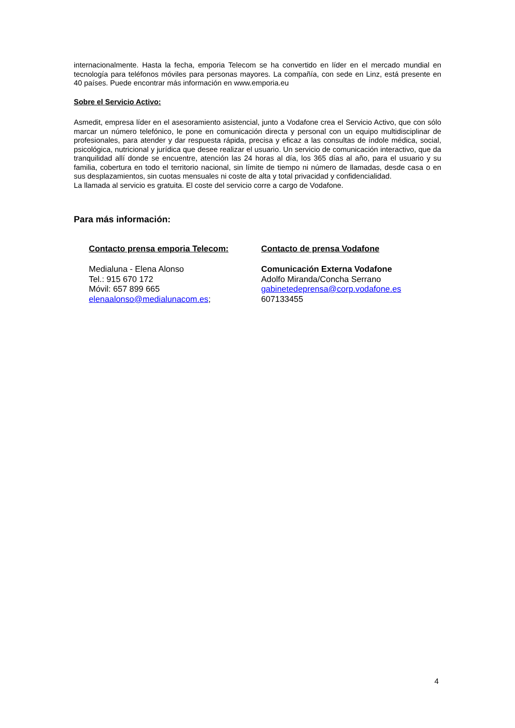internacionalmente. Hasta la fecha, emporia Telecom se ha convertido en líder en el mercado mundial en tecnología para teléfonos móviles para personas mayores. La compañía, con sede en Linz, está presente en 40 países. Puede encontrar más información en www.emporia.eu
Sobre el Servicio Activo:
Asmedit, empresa líder en el asesoramiento asistencial, junto a Vodafone crea el Servicio Activo, que con sólo marcar un número telefónico, le pone en comunicación directa y personal con un equipo multidisciplinar de profesionales, para atender y dar respuesta rápida, precisa y eficaz a las consultas de índole médica, social, psicológica, nutricional y jurídica que desee realizar el usuario. Un servicio de comunicación interactivo, que da tranquilidad allí donde se encuentre, atención las 24 horas al día, los 365 días al año, para el usuario y su familia, cobertura en todo el territorio nacional, sin límite de tiempo ni número de llamadas, desde casa o en sus desplazamientos, sin cuotas mensuales ni coste de alta y total privacidad y confidencialidad.
La llamada al servicio es gratuita. El coste del servicio corre a cargo de Vodafone.
Para más información:
Contacto prensa emporia Telecom:
Medialuna - Elena Alonso
Tel.: 915 670 172
Móvil: 657 899 665
elenaalonso@medialunacom.es;
Contacto de prensa Vodafone
Comunicación Externa Vodafone
Adolfo Miranda/Concha Serrano
gabinetedeprensa@corp.vodafone.es
607133455
4